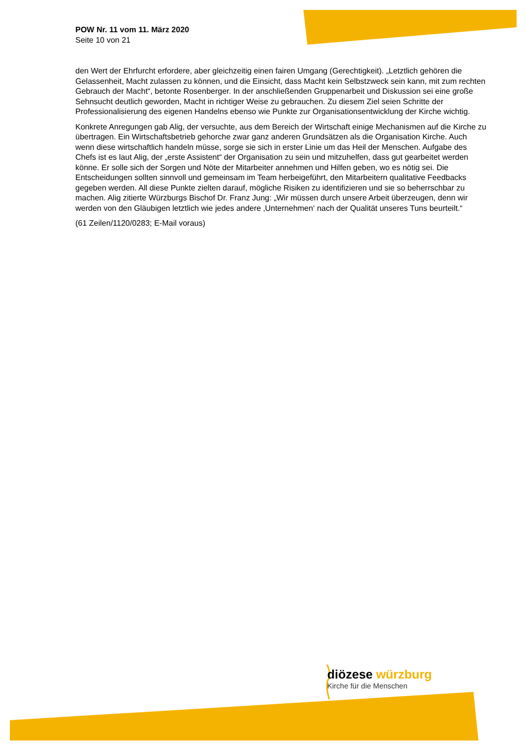POW Nr. 11 vom 11. März 2020
Seite 10 von 21
den Wert der Ehrfurcht erfordere, aber gleichzeitig einen fairen Umgang (Gerechtigkeit). „Letztlich gehören die Gelassenheit, Macht zulassen zu können, und die Einsicht, dass Macht kein Selbstzweck sein kann, mit zum rechten Gebrauch der Macht“, betonte Rosenberger. In der anschließenden Gruppenarbeit und Diskussion sei eine große Sehnsucht deutlich geworden, Macht in richtiger Weise zu gebrauchen. Zu diesem Ziel seien Schritte der Professionalisierung des eigenen Handelns ebenso wie Punkte zur Organisationsentwicklung der Kirche wichtig.
Konkrete Anregungen gab Alig, der versuchte, aus dem Bereich der Wirtschaft einige Mechanismen auf die Kirche zu übertragen. Ein Wirtschaftsbetrieb gehorche zwar ganz anderen Grundsätzen als die Organisation Kirche. Auch wenn diese wirtschaftlich handeln müsse, sorge sie sich in erster Linie um das Heil der Menschen. Aufgabe des Chefs ist es laut Alig, der „erste Assistent“ der Organisation zu sein und mitzuhelfen, dass gut gearbeitet werden könne. Er solle sich der Sorgen und Nöte der Mitarbeiter annehmen und Hilfen geben, wo es nötig sei. Die Entscheidungen sollten sinnvoll und gemeinsam im Team herbeigeführt, den Mitarbeitern qualitative Feedbacks gegeben werden. All diese Punkte zielten darauf, mögliche Risiken zu identifizieren und sie so beherrschbar zu machen. Alig zitierte Würzburgs Bischof Dr. Franz Jung: „Wir müssen durch unsere Arbeit überzeugen, denn wir werden von den Gläubigen letztlich wie jedes andere ‚Unternehmen‘ nach der Qualität unseres Tuns beurteilt.“
(61 Zeilen/1120/0283; E-Mail voraus)
diözese würzburg
Kirche für die Menschen